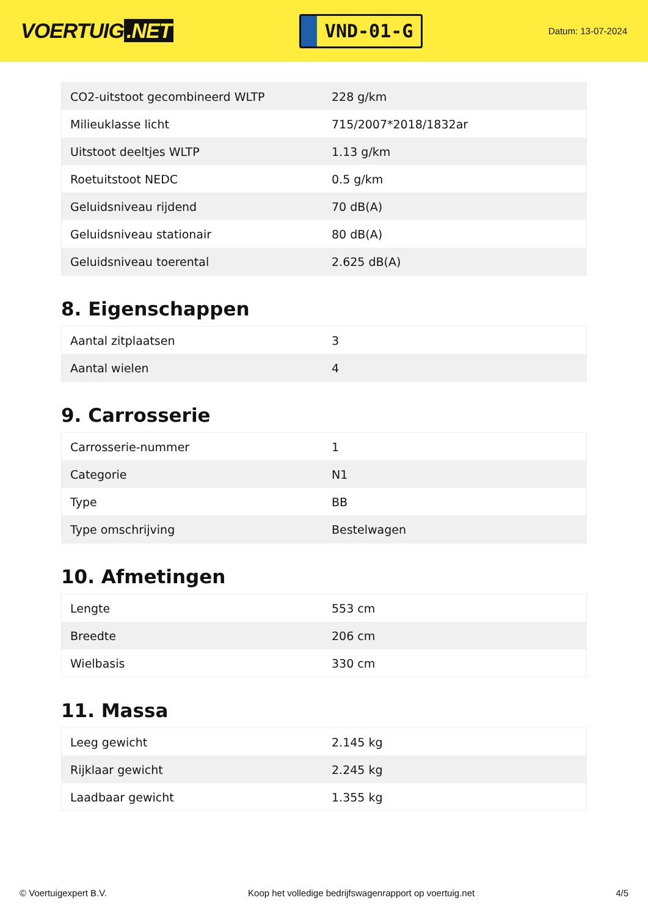VOERTUIG.NET
VND-01-G
Datum: 13-07-2024
| CO2-uitstoot gecombineerd WLTP | 228 g/km |
| Milieuklasse licht | 715/2007*2018/1832ar |
| Uitstoot deeltjes WLTP | 1.13 g/km |
| Roetuitstoot NEDC | 0.5 g/km |
| Geluidsniveau rijdend | 70 dB(A) |
| Geluidsniveau stationair | 80 dB(A) |
| Geluidsniveau toerental | 2.625 dB(A) |
8. Eigenschappen
| Aantal zitplaatsen | 3 |
| Aantal wielen | 4 |
9. Carrosserie
| Carrosserie-nummer | 1 |
| Categorie | N1 |
| Type | BB |
| Type omschrijving | Bestelwagen |
10. Afmetingen
| Lengte | 553 cm |
| Breedte | 206 cm |
| Wielbasis | 330 cm |
11. Massa
| Leeg gewicht | 2.145 kg |
| Rijklaar gewicht | 2.245 kg |
| Laadbaar gewicht | 1.355 kg |
© Voertuigexpert B.V. Koop het volledige bedrijfswagenrapport op voertuig.net 4/5